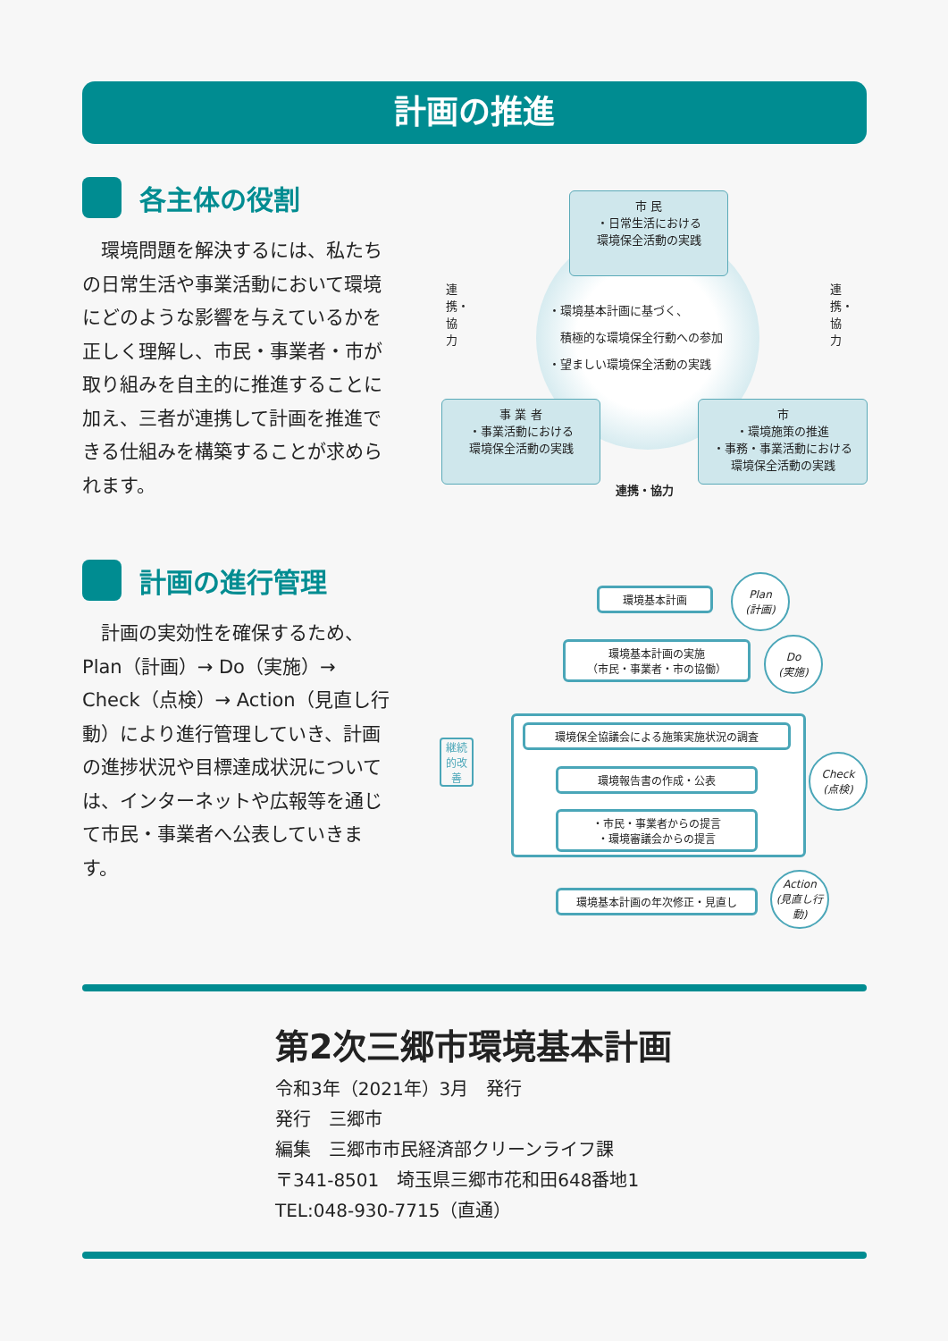計画の推進
各主体の役割
環境問題を解決するには、私たちの日常生活や事業活動において環境にどのような影響を与えているかを正しく理解し、市民・事業者・市が取り組みを自主的に推進することに加え、三者が連携して計画を推進できる仕組みを構築することが求められます。
市 民
・日常生活における
環境保全活動の実践
・環境基本計画に基づく、
　積極的な環境保全行動への参加
・望ましい環境保全活動の実践
連携・協力
連携・協力
事 業 者
・事業活動における
環境保全活動の実践
市
・環境施策の推進
・事務・事業活動における
環境保全活動の実践
連携・協力
計画の進行管理
計画の実効性を確保するため、Plan（計画）→ Do（実施）→ Check（点検）→ Action（見直し行動）により進行管理していき、計画の進捗状況や目標達成状況については、インターネットや広報等を通じて市民・事業者へ公表していきます。
継続的改善
環境基本計画
Plan
(計画)
環境基本計画の実施
（市民・事業者・市の協働）
Do
(実施)
環境保全協議会による施策実施状況の調査
環境報告書の作成・公表
・市民・事業者からの提言
・環境審議会からの提言
Check
(点検)
環境基本計画の年次修正・見直し
Action
(見直し行動)
第2次三郷市環境基本計画
令和3年（2021年）3月　発行
発行　三郷市
編集　三郷市市民経済部クリーンライフ課
〒341-8501　埼玉県三郷市花和田648番地1
TEL:048-930-7715（直通）